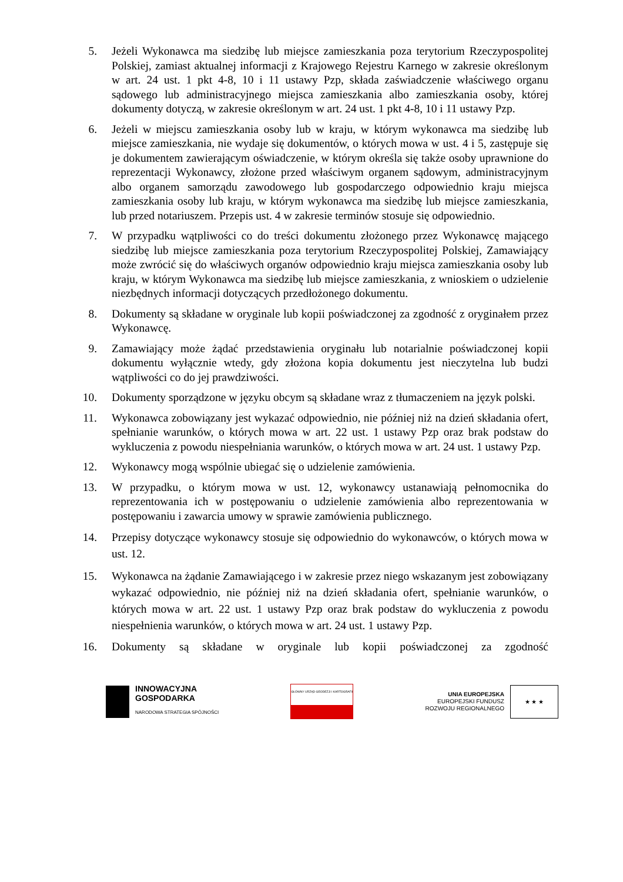5. Jeżeli Wykonawca ma siedzibę lub miejsce zamieszkania poza terytorium Rzeczypospolitej Polskiej, zamiast aktualnej informacji z Krajowego Rejestru Karnego w zakresie określonym w art. 24 ust. 1 pkt 4-8, 10 i 11 ustawy Pzp, składa zaświadczenie właściwego organu sądowego lub administracyjnego miejsca zamieszkania albo zamieszkania osoby, której dokumenty dotyczą, w zakresie określonym w art. 24 ust. 1 pkt 4-8, 10 i 11 ustawy Pzp.
6. Jeżeli w miejscu zamieszkania osoby lub w kraju, w którym wykonawca ma siedzibę lub miejsce zamieszkania, nie wydaje się dokumentów, o których mowa w ust. 4 i 5, zastępuje się je dokumentem zawierającym oświadczenie, w którym określa się także osoby uprawnione do reprezentacji Wykonawcy, złożone przed właściwym organem sądowym, administracyjnym albo organem samorządu zawodowego lub gospodarczego odpowiednio kraju miejsca zamieszkania osoby lub kraju, w którym wykonawca ma siedzibę lub miejsce zamieszkania, lub przed notariuszem. Przepis ust. 4 w zakresie terminów stosuje się odpowiednio.
7. W przypadku wątpliwości co do treści dokumentu złożonego przez Wykonawcę mającego siedzibę lub miejsce zamieszkania poza terytorium Rzeczypospolitej Polskiej, Zamawiający może zwrócić się do właściwych organów odpowiednio kraju miejsca zamieszkania osoby lub kraju, w którym Wykonawca ma siedzibę lub miejsce zamieszkania, z wnioskiem o udzielenie niezbędnych informacji dotyczących przedłożonego dokumentu.
8. Dokumenty są składane w oryginale lub kopii poświadczonej za zgodność z oryginałem przez Wykonawcę.
9. Zamawiający może żądać przedstawienia oryginału lub notarialnie poświadczonej kopii dokumentu wyłącznie wtedy, gdy złożona kopia dokumentu jest nieczytelna lub budzi wątpliwości co do jej prawdziwości.
10. Dokumenty sporządzone w języku obcym są składane wraz z tłumaczeniem na język polski.
11. Wykonawca zobowiązany jest wykazać odpowiednio, nie później niż na dzień składania ofert, spełnianie warunków, o których mowa w art. 22 ust. 1 ustawy Pzp oraz brak podstaw do wykluczenia z powodu niespełniania warunków, o których mowa w art. 24 ust. 1 ustawy Pzp.
12. Wykonawcy mogą wspólnie ubiegać się o udzielenie zamówienia.
13. W przypadku, o którym mowa w ust. 12, wykonawcy ustanawiają pełnomocnika do reprezentowania ich w postępowaniu o udzielenie zamówienia albo reprezentowania w postępowaniu i zawarcia umowy w sprawie zamówienia publicznego.
14. Przepisy dotyczące wykonawcy stosuje się odpowiednio do wykonawców, o których mowa w ust. 12.
15. Wykonawca na żądanie Zamawiającego i w zakresie przez niego wskazanym jest zobowiązany wykazać odpowiednio, nie później niż na dzień składania ofert, spełnianie warunków, o których mowa w art. 22 ust. 1 ustawy Pzp oraz brak podstaw do wykluczenia z powodu niespełnienia warunków, o których mowa w art. 24 ust. 1 ustawy Pzp.
16. Dokumenty są składane w oryginale lub kopii poświadczonej za zgodność
INNOWACYJNA
GOSPODARKA
NARODOWA STRATEGIA SPÓJNOŚCI
GŁÓWNY URZĄD GEODEZJI I KARTOGRAFII
UNIA EUROPEJSKA
EUROPEJSKI FUNDUSZ
ROZWOJU REGIONALNEGO
★ ★ ★